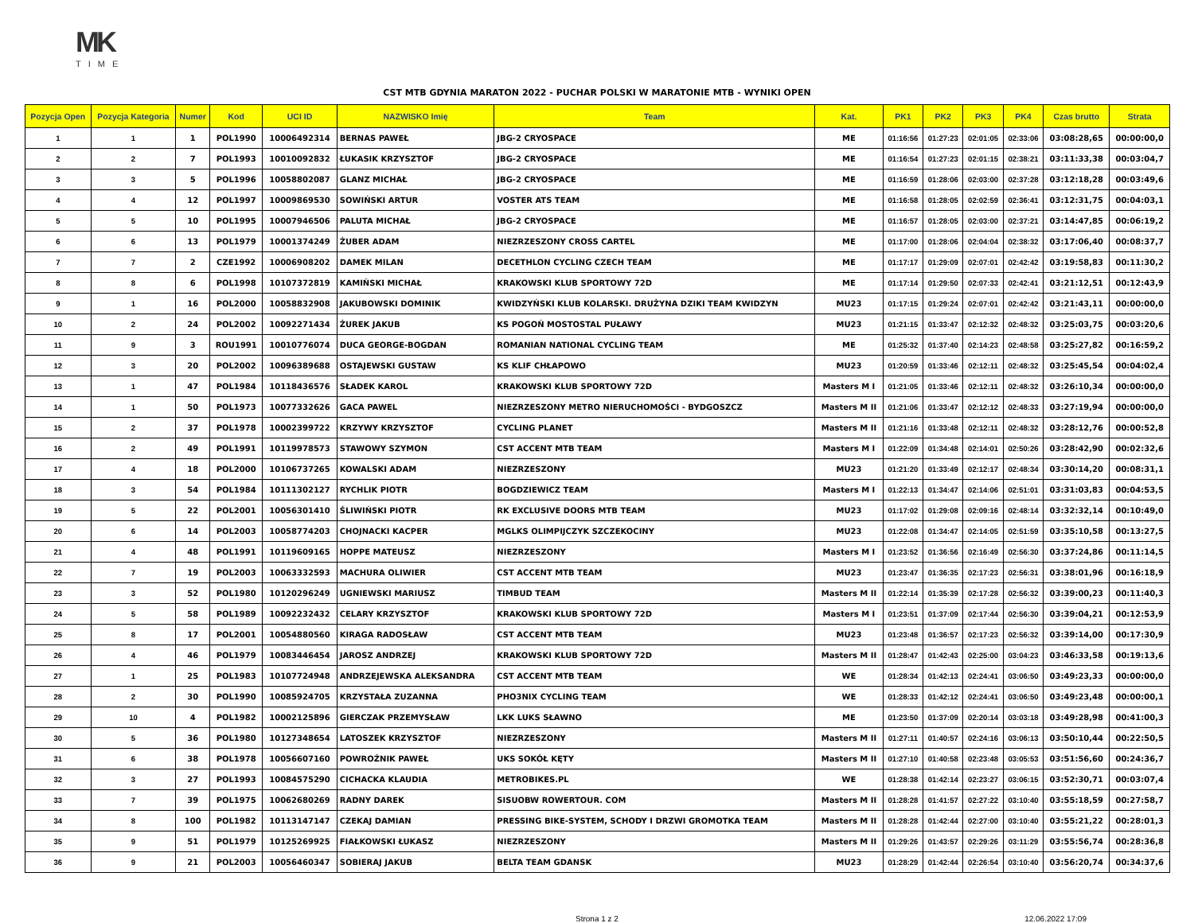MK
TIME
CST MTB GDYNIA MARATON 2022 - PUCHAR POLSKI W MARATONIE MTB - WYNIKI OPEN
| Pozycja Open | Pozycja Kategoria | Numer | Kod | UCI ID | NAZWISKO Imię | Team | Kat. | PK1 | PK2 | PK3 | PK4 | Czas brutto | Strata |
| --- | --- | --- | --- | --- | --- | --- | --- | --- | --- | --- | --- | --- | --- |
| 1 | 1 | 1 | POL1990 | 10006492314 | BERNAS PAWEŁ | JBG-2 CRYOSPACE | ME | 01:16:56 | 01:27:23 | 02:01:05 | 02:33:06 | 03:08:28,65 | 00:00:00,0 |
| 2 | 2 | 7 | POL1993 | 10010092832 | ŁUKASIK KRZYSZTOF | JBG-2 CRYOSPACE | ME | 01:16:54 | 01:27:23 | 02:01:15 | 02:38:21 | 03:11:33,38 | 00:03:04,7 |
| 3 | 3 | 5 | POL1996 | 10058802087 | GLANZ MICHAŁ | JBG-2 CRYOSPACE | ME | 01:16:59 | 01:28:06 | 02:03:00 | 02:37:28 | 03:12:18,28 | 00:03:49,6 |
| 4 | 4 | 12 | POL1997 | 10009869530 | SOWIŃSKI ARTUR | VOSTER ATS TEAM | ME | 01:16:58 | 01:28:05 | 02:02:59 | 02:36:41 | 03:12:31,75 | 00:04:03,1 |
| 5 | 5 | 10 | POL1995 | 10007946506 | PALUTA MICHAŁ | JBG-2 CRYOSPACE | ME | 01:16:57 | 01:28:05 | 02:03:00 | 02:37:21 | 03:14:47,85 | 00:06:19,2 |
| 6 | 6 | 13 | POL1979 | 10001374249 | ŻUBER ADAM | NIEZRZESZONY CROSS CARTEL | ME | 01:17:00 | 01:28:06 | 02:04:04 | 02:38:32 | 03:17:06,40 | 00:08:37,7 |
| 7 | 7 | 2 | CZE1992 | 10006908202 | DAMEK MILAN | DECETHLON CYCLING CZECH TEAM | ME | 01:17:17 | 01:29:09 | 02:07:01 | 02:42:42 | 03:19:58,83 | 00:11:30,2 |
| 8 | 8 | 6 | POL1998 | 10107372819 | KAMIŃSKI MICHAŁ | KRAKOWSKI KLUB SPORTOWY 72D | ME | 01:17:14 | 01:29:50 | 02:07:33 | 02:42:41 | 03:21:12,51 | 00:12:43,9 |
| 9 | 1 | 16 | POL2000 | 10058832908 | JAKUBOWSKI DOMINIK | KWIDZYŃSKI KLUB KOLARSKI. DRUŻYNA DZIKI TEAM KWIDZYN | MU23 | 01:17:15 | 01:29:24 | 02:07:01 | 02:42:42 | 03:21:43,11 | 00:00:00,0 |
| 10 | 2 | 24 | POL2002 | 10092271434 | ŻUREK JAKUB | KS POGOŃ MOSTOSTAL PUŁAWY | MU23 | 01:21:15 | 01:33:47 | 02:12:32 | 02:48:32 | 03:25:03,75 | 00:03:20,6 |
| 11 | 9 | 3 | ROU1991 | 10010776074 | DUCA GEORGE-BOGDAN | ROMANIAN NATIONAL CYCLING TEAM | ME | 01:25:32 | 01:37:40 | 02:14:23 | 02:48:58 | 03:25:27,82 | 00:16:59,2 |
| 12 | 3 | 20 | POL2002 | 10096389688 | OSTAJEWSKI GUSTAW | KS KLIF CHŁAPOWO | MU23 | 01:20:59 | 01:33:46 | 02:12:11 | 02:48:32 | 03:25:45,54 | 00:04:02,4 |
| 13 | 1 | 47 | POL1984 | 10118436576 | SŁADEK KAROL | KRAKOWSKI KLUB SPORTOWY 72D | Masters M I | 01:21:05 | 01:33:46 | 02:12:11 | 02:48:32 | 03:26:10,34 | 00:00:00,0 |
| 14 | 1 | 50 | POL1973 | 10077332626 | GACA PAWEL | NIEZRZESZONY METRO NIERUCHOMOŚCI - BYDGOSZCZ | Masters M II | 01:21:06 | 01:33:47 | 02:12:12 | 02:48:33 | 03:27:19,94 | 00:00:00,0 |
| 15 | 2 | 37 | POL1978 | 10002399722 | KRZYWY KRZYSZTOF | CYCLING PLANET | Masters M II | 01:21:16 | 01:33:48 | 02:12:11 | 02:48:32 | 03:28:12,76 | 00:00:52,8 |
| 16 | 2 | 49 | POL1991 | 10119978573 | STAWOWY SZYMON | CST ACCENT MTB TEAM | Masters M I | 01:22:09 | 01:34:48 | 02:14:01 | 02:50:26 | 03:28:42,90 | 00:02:32,6 |
| 17 | 4 | 18 | POL2000 | 10106737265 | KOWALSKI ADAM | NIEZRZESZONY | MU23 | 01:21:20 | 01:33:49 | 02:12:17 | 02:48:34 | 03:30:14,20 | 00:08:31,1 |
| 18 | 3 | 54 | POL1984 | 10111302127 | RYCHLIK PIOTR | BOGDZIEWICZ TEAM | Masters M I | 01:22:13 | 01:34:47 | 02:14:06 | 02:51:01 | 03:31:03,83 | 00:04:53,5 |
| 19 | 5 | 22 | POL2001 | 10056301410 | ŚLIWIŃSKI PIOTR | RK EXCLUSIVE DOORS MTB TEAM | MU23 | 01:17:02 | 01:29:08 | 02:09:16 | 02:48:14 | 03:32:32,14 | 00:10:49,0 |
| 20 | 6 | 14 | POL2003 | 10058774203 | CHOJNACKI KACPER | MGLKS OLIMPIJCZYK SZCZEKOCINY | MU23 | 01:22:08 | 01:34:47 | 02:14:05 | 02:51:59 | 03:35:10,58 | 00:13:27,5 |
| 21 | 4 | 48 | POL1991 | 10119609165 | HOPPE MATEUSZ | NIEZRZESZONY | Masters M I | 01:23:52 | 01:36:56 | 02:16:49 | 02:56:30 | 03:37:24,86 | 00:11:14,5 |
| 22 | 7 | 19 | POL2003 | 10063332593 | MACHURA OLIWIER | CST ACCENT MTB TEAM | MU23 | 01:23:47 | 01:36:35 | 02:17:23 | 02:56:31 | 03:38:01,96 | 00:16:18,9 |
| 23 | 3 | 52 | POL1980 | 10120296249 | UGNIEWSKI MARIUSZ | TIMBUD TEAM | Masters M II | 01:22:14 | 01:35:39 | 02:17:28 | 02:56:32 | 03:39:00,23 | 00:11:40,3 |
| 24 | 5 | 58 | POL1989 | 10092232432 | CELARY KRZYSZTOF | KRAKOWSKI KLUB SPORTOWY 72D | Masters M I | 01:23:51 | 01:37:09 | 02:17:44 | 02:56:30 | 03:39:04,21 | 00:12:53,9 |
| 25 | 8 | 17 | POL2001 | 10054880560 | KIRAGA RADOSŁAW | CST ACCENT MTB TEAM | MU23 | 01:23:48 | 01:36:57 | 02:17:23 | 02:56:32 | 03:39:14,00 | 00:17:30,9 |
| 26 | 4 | 46 | POL1979 | 10083446454 | JAROSZ ANDRZEJ | KRAKOWSKI KLUB SPORTOWY 72D | Masters M II | 01:28:47 | 01:42:43 | 02:25:00 | 03:04:23 | 03:46:33,58 | 00:19:13,6 |
| 27 | 1 | 25 | POL1983 | 10107724948 | ANDRZEJEWSKA ALEKSANDRA | CST ACCENT MTB TEAM | WE | 01:28:34 | 01:42:13 | 02:24:41 | 03:06:50 | 03:49:23,33 | 00:00:00,0 |
| 28 | 2 | 30 | POL1990 | 10085924705 | KRZYSTAŁA ZUZANNA | PHO3NIX CYCLING TEAM | WE | 01:28:33 | 01:42:12 | 02:24:41 | 03:06:50 | 03:49:23,48 | 00:00:00,1 |
| 29 | 10 | 4 | POL1982 | 10002125896 | GIERCZAK PRZEMYSŁAW | LKK LUKS SŁAWNO | ME | 01:23:50 | 01:37:09 | 02:20:14 | 03:03:18 | 03:49:28,98 | 00:41:00,3 |
| 30 | 5 | 36 | POL1980 | 10127348654 | LATOSZEK KRZYSZTOF | NIEZRZESZONY | Masters M II | 01:27:11 | 01:40:57 | 02:24:16 | 03:06:13 | 03:50:10,44 | 00:22:50,5 |
| 31 | 6 | 38 | POL1978 | 10056607160 | POWROŹNIK PAWEŁ | UKS SOKÓŁ KĘTY | Masters M II | 01:27:10 | 01:40:58 | 02:23:48 | 03:05:53 | 03:51:56,60 | 00:24:36,7 |
| 32 | 3 | 27 | POL1993 | 10084575290 | CICHACKA KLAUDIA | METROBIKES.PL | WE | 01:28:38 | 01:42:14 | 02:23:27 | 03:06:15 | 03:52:30,71 | 00:03:07,4 |
| 33 | 7 | 39 | POL1975 | 10062680269 | RADNY DAREK | SISUOBW ROWERTOUR. COM | Masters M II | 01:28:28 | 01:41:57 | 02:27:22 | 03:10:40 | 03:55:18,59 | 00:27:58,7 |
| 34 | 8 | 100 | POL1982 | 10113147147 | CZEKAJ DAMIAN | PRESSING BIKE-SYSTEM, SCHODY I DRZWI GROMOTKA TEAM | Masters M II | 01:28:28 | 01:42:44 | 02:27:00 | 03:10:40 | 03:55:21,22 | 00:28:01,3 |
| 35 | 9 | 51 | POL1979 | 10125269925 | FIAŁKOWSKI ŁUKASZ | NIEZRZESZONY | Masters M II | 01:29:26 | 01:43:57 | 02:29:26 | 03:11:29 | 03:55:56,74 | 00:28:36,8 |
| 36 | 9 | 21 | POL2003 | 10056460347 | SOBIERAJ JAKUB | BELTA TEAM GDANSK | MU23 | 01:28:29 | 01:42:44 | 02:26:54 | 03:10:40 | 03:56:20,74 | 00:34:37,6 |
Strona 1 z 2 12.06.2022 17:09